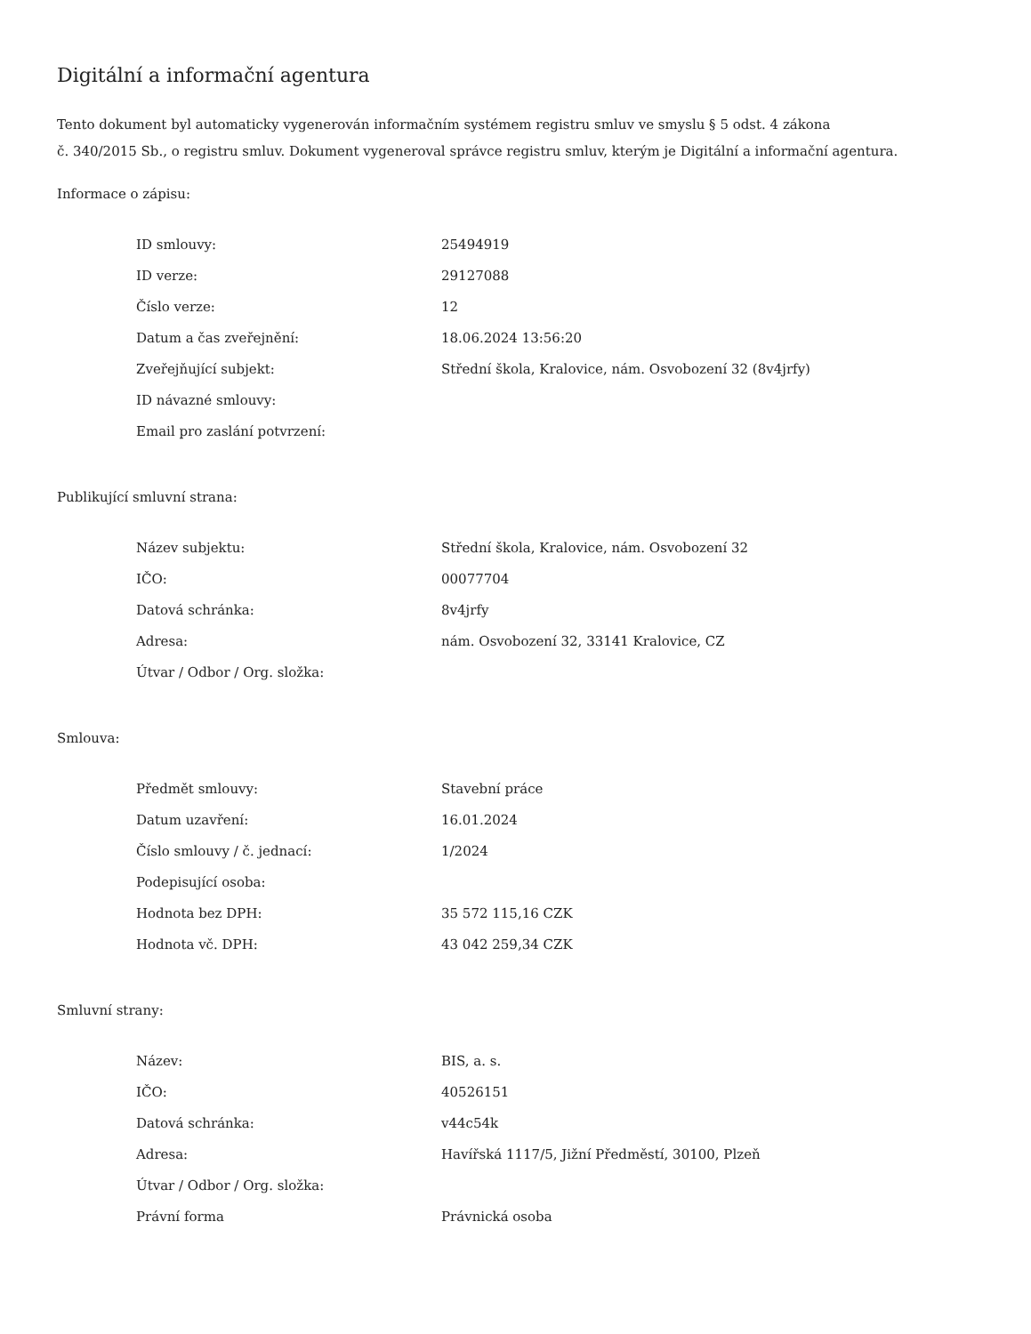Digitální a informační agentura
Tento dokument byl automaticky vygenerován informačním systémem registru smluv ve smyslu § 5 odst. 4 zákona
č. 340/2015 Sb., o registru smluv. Dokument vygeneroval správce registru smluv, kterým je Digitální a informační agentura.
Informace o zápisu:
| ID smlouvy: | 25494919 |
| ID verze: | 29127088 |
| Číslo verze: | 12 |
| Datum a čas zveřejnění: | 18.06.2024 13:56:20 |
| Zveřejňující subjekt: | Střední škola, Kralovice, nám. Osvobození 32 (8v4jrfy) |
| ID návazné smlouvy: | |
| Email pro zaslání potvrzení: | |
Publikující smluvní strana:
| Název subjektu: | Střední škola, Kralovice, nám. Osvobození 32 |
| IČO: | 00077704 |
| Datová schránka: | 8v4jrfy |
| Adresa: | nám. Osvobození 32, 33141 Kralovice, CZ |
| Útvar / Odbor / Org. složka: | |
Smlouva:
| Předmět smlouvy: | Stavební práce |
| Datum uzavření: | 16.01.2024 |
| Číslo smlouvy / č. jednací: | 1/2024 |
| Podepisující osoba: | |
| Hodnota bez DPH: | 35 572 115,16 CZK |
| Hodnota vč. DPH: | 43 042 259,34 CZK |
Smluvní strany:
| Název: | BIS, a. s. |
| IČO: | 40526151 |
| Datová schránka: | v44c54k |
| Adresa: | Havířská 1117/5, Jižní Předměstí, 30100, Plzeň |
| Útvar / Odbor / Org. složka: | |
| Právní forma | Právnická osoba |